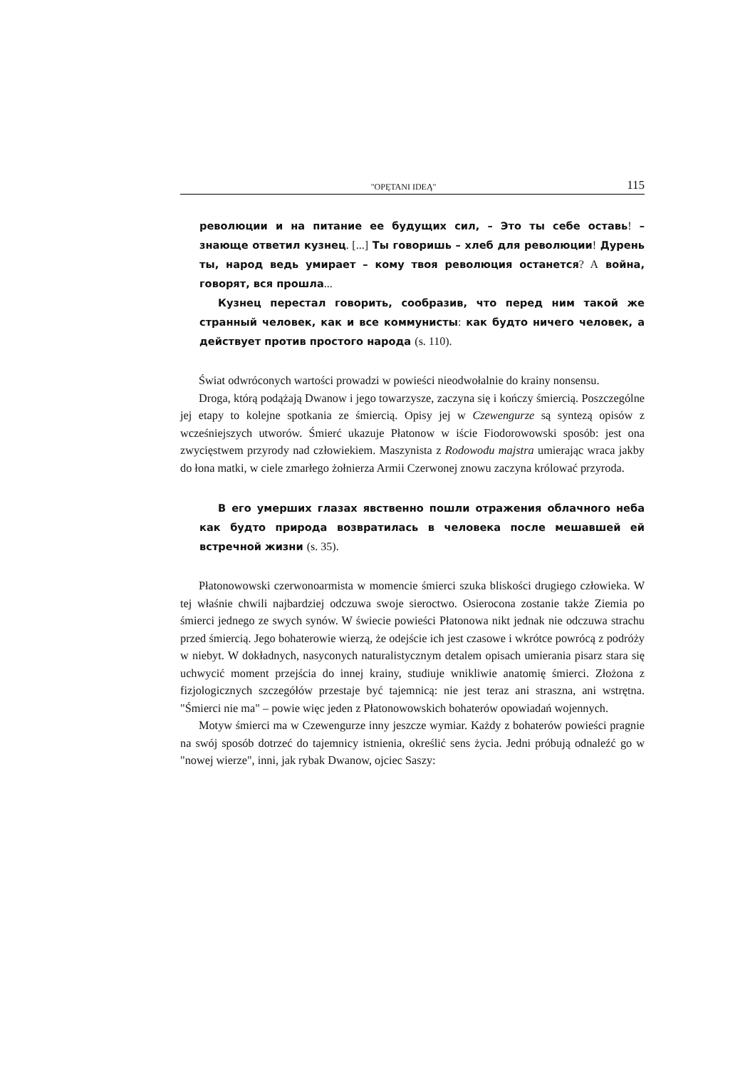"OPĘTANI IDEĄ" 115
революции и на питание ее будущих сил, – Это ты себе оставь! – знающе ответил кузнец. [...] Ты говоришь – хлеб для революции! Дурень ты, народ ведь умирает – кому твоя революция останется? A война, говорят, вся прошла...
Кузнец перестал говорить, сообразив, что перед ним такой же странный человек, как и все коммунисты: как будто ничего человек, а действует против простого народа (s. 110).
Świat odwróconych wartości prowadzi w powieści nieodwołalnie do krainy nonsensu.
Droga, którą podążają Dwanow i jego towarzysze, zaczyna się i kończy śmiercią. Poszczególne jej etapy to kolejne spotkania ze śmiercią. Opisy jej w Czewengurze są syntezą opisów z wcześniejszych utworów. Śmierć ukazuje Płatonow w iście Fiodorowowski sposób: jest ona zwycięstwem przyrody nad człowiekiem. Maszynista z Rodowodu majstra umierając wraca jakby do łona matki, w ciele zmarłego żołnierza Armii Czerwonej znowu zaczyna królować przyroda.
В его умерших глазах явственно пошли отражения облачного неба как будто природа возвратилась в человека после мешавшей ей встречной жизни (s. 35).
Płatonowowski czerwonoarmista w momencie śmierci szuka bliskości drugiego człowieka. W tej właśnie chwili najbardziej odczuwa swoje sieroctwo. Osierocona zostanie także Ziemia po śmierci jednego ze swych synów. W świecie powieści Płatonowa nikt jednak nie odczuwa strachu przed śmiercią. Jego bohaterowie wierzą, że odejście ich jest czasowe i wkrótce powrócą z podróży w niebyt. W dokładnych, nasyconych naturalistycznym detalem opisach umierania pisarz stara się uchwycić moment przejścia do innej krainy, studiuje wnikliwie anatomię śmierci. Złożona z fizjologicznych szczegółów przestaje być tajemnicą: nie jest teraz ani straszna, ani wstrętna. "Śmierci nie ma" – powie więc jeden z Płatonowowskich bohaterów opowiadań wojennych.
Motyw śmierci ma w Czewengurze inny jeszcze wymiar. Każdy z bohaterów powieści pragnie na swój sposób dotrzeć do tajemnicy istnienia, określić sens życia. Jedni próbują odnaleźć go w "nowej wierze", inni, jak rybak Dwanow, ojciec Saszy: